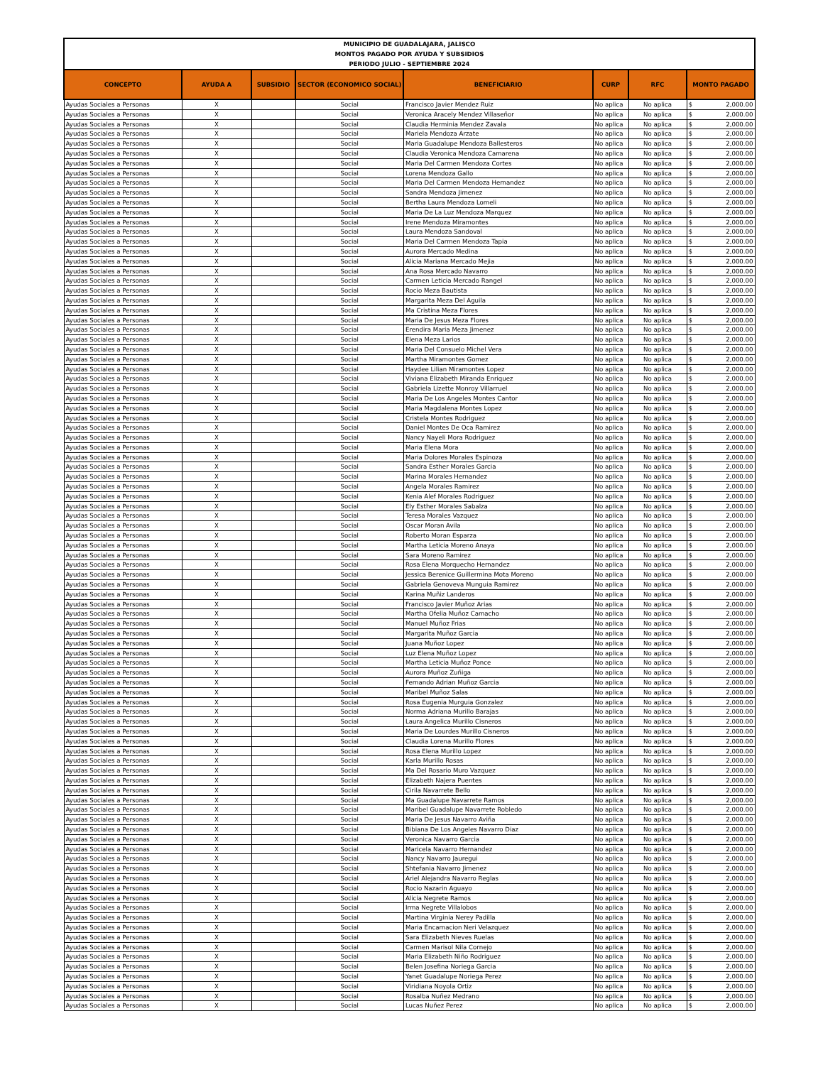| MUNICIPIO DE GUADALAJARA, JALISCO MONTOS PAGADO POR AYUDA Y SUBSIDIOS PERIODO JULIO - SEPTIEMBRE 2024 | | | | | | | |
| CONCEPTO | AYUDA A | SUBSIDIO | SECTOR (ECONOMICO SOCIAL) | BENEFICIARIO | CURP | RFC | MONTO PAGADO |
| Ayudas Sociales a Personas | X | | Social | Francisco Javier Mendez Ruiz | No aplica | No aplica | $ 2,000.00 |
| Ayudas Sociales a Personas | X | | Social | Veronica Aracely Mendez Villaseñor | No aplica | No aplica | $ 2,000.00 |
| Ayudas Sociales a Personas | X | | Social | Claudia Herminia Mendez Zavala | No aplica | No aplica | $ 2,000.00 |
| Ayudas Sociales a Personas | X | | Social | Mariela Mendoza Arzate | No aplica | No aplica | $ 2,000.00 |
| Ayudas Sociales a Personas | X | | Social | Maria Guadalupe Mendoza Ballesteros | No aplica | No aplica | $ 2,000.00 |
| Ayudas Sociales a Personas | X | | Social | Claudia Veronica Mendoza Camarena | No aplica | No aplica | $ 2,000.00 |
| Ayudas Sociales a Personas | X | | Social | Maria Del Carmen Mendoza Cortes | No aplica | No aplica | $ 2,000.00 |
| Ayudas Sociales a Personas | X | | Social | Lorena Mendoza Gallo | No aplica | No aplica | $ 2,000.00 |
| Ayudas Sociales a Personas | X | | Social | Maria Del Carmen Mendoza Hernandez | No aplica | No aplica | $ 2,000.00 |
| Ayudas Sociales a Personas | X | | Social | Sandra Mendoza Jimenez | No aplica | No aplica | $ 2,000.00 |
| Ayudas Sociales a Personas | X | | Social | Bertha Laura Mendoza Lomeli | No aplica | No aplica | $ 2,000.00 |
| Ayudas Sociales a Personas | X | | Social | Maria De La Luz Mendoza Marquez | No aplica | No aplica | $ 2,000.00 |
| Ayudas Sociales a Personas | X | | Social | Irene Mendoza Miramontes | No aplica | No aplica | $ 2,000.00 |
| Ayudas Sociales a Personas | X | | Social | Laura Mendoza Sandoval | No aplica | No aplica | $ 2,000.00 |
| Ayudas Sociales a Personas | X | | Social | Maria Del Carmen Mendoza Tapia | No aplica | No aplica | $ 2,000.00 |
| Ayudas Sociales a Personas | X | | Social | Aurora Mercado Medina | No aplica | No aplica | $ 2,000.00 |
| Ayudas Sociales a Personas | X | | Social | Alicia Mariana Mercado Mejia | No aplica | No aplica | $ 2,000.00 |
| Ayudas Sociales a Personas | X | | Social | Ana Rosa Mercado Navarro | No aplica | No aplica | $ 2,000.00 |
| Ayudas Sociales a Personas | X | | Social | Carmen Leticia Mercado Rangel | No aplica | No aplica | $ 2,000.00 |
| Ayudas Sociales a Personas | X | | Social | Rocio Meza Bautista | No aplica | No aplica | $ 2,000.00 |
| Ayudas Sociales a Personas | X | | Social | Margarita Meza Del Aguila | No aplica | No aplica | $ 2,000.00 |
| Ayudas Sociales a Personas | X | | Social | Ma Cristina Meza Flores | No aplica | No aplica | $ 2,000.00 |
| Ayudas Sociales a Personas | X | | Social | Maria De Jesus Meza Flores | No aplica | No aplica | $ 2,000.00 |
| Ayudas Sociales a Personas | X | | Social | Erendira Maria Meza Jimenez | No aplica | No aplica | $ 2,000.00 |
| Ayudas Sociales a Personas | X | | Social | Elena Meza Larios | No aplica | No aplica | $ 2,000.00 |
| Ayudas Sociales a Personas | X | | Social | Maria Del Consuelo Michel Vera | No aplica | No aplica | $ 2,000.00 |
| Ayudas Sociales a Personas | X | | Social | Martha Miramontes Gomez | No aplica | No aplica | $ 2,000.00 |
| Ayudas Sociales a Personas | X | | Social | Haydee Lilian Miramontes Lopez | No aplica | No aplica | $ 2,000.00 |
| Ayudas Sociales a Personas | X | | Social | Viviana Elizabeth Miranda Enriquez | No aplica | No aplica | $ 2,000.00 |
| Ayudas Sociales a Personas | X | | Social | Gabriela Lizette Monroy Villarruel | No aplica | No aplica | $ 2,000.00 |
| Ayudas Sociales a Personas | X | | Social | Maria De Los Angeles Montes Cantor | No aplica | No aplica | $ 2,000.00 |
| Ayudas Sociales a Personas | X | | Social | Maria Magdalena Montes Lopez | No aplica | No aplica | $ 2,000.00 |
| Ayudas Sociales a Personas | X | | Social | Cristela Montes Rodriguez | No aplica | No aplica | $ 2,000.00 |
| Ayudas Sociales a Personas | X | | Social | Daniel Montes De Oca Ramirez | No aplica | No aplica | $ 2,000.00 |
| Ayudas Sociales a Personas | X | | Social | Nancy Nayeli Mora Rodriguez | No aplica | No aplica | $ 2,000.00 |
| Ayudas Sociales a Personas | X | | Social | Maria Elena Mora | No aplica | No aplica | $ 2,000.00 |
| Ayudas Sociales a Personas | X | | Social | Maria Dolores Morales Espinoza | No aplica | No aplica | $ 2,000.00 |
| Ayudas Sociales a Personas | X | | Social | Sandra Esther Morales Garcia | No aplica | No aplica | $ 2,000.00 |
| Ayudas Sociales a Personas | X | | Social | Marina Morales Hernandez | No aplica | No aplica | $ 2,000.00 |
| Ayudas Sociales a Personas | X | | Social | Angela Morales Ramirez | No aplica | No aplica | $ 2,000.00 |
| Ayudas Sociales a Personas | X | | Social | Kenia Alef Morales Rodriguez | No aplica | No aplica | $ 2,000.00 |
| Ayudas Sociales a Personas | X | | Social | Ely Esther Morales Sabalza | No aplica | No aplica | $ 2,000.00 |
| Ayudas Sociales a Personas | X | | Social | Teresa Morales Vazquez | No aplica | No aplica | $ 2,000.00 |
| Ayudas Sociales a Personas | X | | Social | Oscar Moran Avila | No aplica | No aplica | $ 2,000.00 |
| Ayudas Sociales a Personas | X | | Social | Roberto Moran Esparza | No aplica | No aplica | $ 2,000.00 |
| Ayudas Sociales a Personas | X | | Social | Martha Leticia Moreno Anaya | No aplica | No aplica | $ 2,000.00 |
| Ayudas Sociales a Personas | X | | Social | Sara Moreno Ramirez | No aplica | No aplica | $ 2,000.00 |
| Ayudas Sociales a Personas | X | | Social | Rosa Elena Morquecho Hernandez | No aplica | No aplica | $ 2,000.00 |
| Ayudas Sociales a Personas | X | | Social | Jessica Berenice Guillermina Mota Moreno | No aplica | No aplica | $ 2,000.00 |
| Ayudas Sociales a Personas | X | | Social | Gabriela Genoveva Munguia Ramirez | No aplica | No aplica | $ 2,000.00 |
| Ayudas Sociales a Personas | X | | Social | Karina Muñiz Landeros | No aplica | No aplica | $ 2,000.00 |
| Ayudas Sociales a Personas | X | | Social | Francisco Javier Muñoz Arias | No aplica | No aplica | $ 2,000.00 |
| Ayudas Sociales a Personas | X | | Social | Martha Ofelia Muñoz Camacho | No aplica | No aplica | $ 2,000.00 |
| Ayudas Sociales a Personas | X | | Social | Manuel Muñoz Frias | No aplica | No aplica | $ 2,000.00 |
| Ayudas Sociales a Personas | X | | Social | Margarita Muñoz Garcia | No aplica | No aplica | $ 2,000.00 |
| Ayudas Sociales a Personas | X | | Social | Juana Muñoz Lopez | No aplica | No aplica | $ 2,000.00 |
| Ayudas Sociales a Personas | X | | Social | Luz Elena Muñoz Lopez | No aplica | No aplica | $ 2,000.00 |
| Ayudas Sociales a Personas | X | | Social | Martha Leticia Muñoz Ponce | No aplica | No aplica | $ 2,000.00 |
| Ayudas Sociales a Personas | X | | Social | Aurora Muñoz Zuñiga | No aplica | No aplica | $ 2,000.00 |
| Ayudas Sociales a Personas | X | | Social | Fernando Adrian Muñoz Garcia | No aplica | No aplica | $ 2,000.00 |
| Ayudas Sociales a Personas | X | | Social | Maribel Muñoz Salas | No aplica | No aplica | $ 2,000.00 |
| Ayudas Sociales a Personas | X | | Social | Rosa Eugenia Murguia Gonzalez | No aplica | No aplica | $ 2,000.00 |
| Ayudas Sociales a Personas | X | | Social | Norma Adriana Murillo Barajas | No aplica | No aplica | $ 2,000.00 |
| Ayudas Sociales a Personas | X | | Social | Laura Angelica Murillo Cisneros | No aplica | No aplica | $ 2,000.00 |
| Ayudas Sociales a Personas | X | | Social | Maria De Lourdes Murillo Cisneros | No aplica | No aplica | $ 2,000.00 |
| Ayudas Sociales a Personas | X | | Social | Claudia Lorena Murillo Flores | No aplica | No aplica | $ 2,000.00 |
| Ayudas Sociales a Personas | X | | Social | Rosa Elena Murillo Lopez | No aplica | No aplica | $ 2,000.00 |
| Ayudas Sociales a Personas | X | | Social | Karla Murillo Rosas | No aplica | No aplica | $ 2,000.00 |
| Ayudas Sociales a Personas | X | | Social | Ma Del Rosario Muro Vazquez | No aplica | No aplica | $ 2,000.00 |
| Ayudas Sociales a Personas | X | | Social | Elizabeth Najera Puentes | No aplica | No aplica | $ 2,000.00 |
| Ayudas Sociales a Personas | X | | Social | Cirila Navarrete Bello | No aplica | No aplica | $ 2,000.00 |
| Ayudas Sociales a Personas | X | | Social | Ma Guadalupe Navarrete Ramos | No aplica | No aplica | $ 2,000.00 |
| Ayudas Sociales a Personas | X | | Social | Maribel Guadalupe Navarrete Robledo | No aplica | No aplica | $ 2,000.00 |
| Ayudas Sociales a Personas | X | | Social | Maria De Jesus Navarro Aviña | No aplica | No aplica | $ 2,000.00 |
| Ayudas Sociales a Personas | X | | Social | Bibiana De Los Angeles Navarro Diaz | No aplica | No aplica | $ 2,000.00 |
| Ayudas Sociales a Personas | X | | Social | Veronica Navarro Garcia | No aplica | No aplica | $ 2,000.00 |
| Ayudas Sociales a Personas | X | | Social | Maricela Navarro Hernandez | No aplica | No aplica | $ 2,000.00 |
| Ayudas Sociales a Personas | X | | Social | Nancy Navarro Jauregui | No aplica | No aplica | $ 2,000.00 |
| Ayudas Sociales a Personas | X | | Social | Shtefania Navarro Jimenez | No aplica | No aplica | $ 2,000.00 |
| Ayudas Sociales a Personas | X | | Social | Ariel Alejandra Navarro Reglas | No aplica | No aplica | $ 2,000.00 |
| Ayudas Sociales a Personas | X | | Social | Rocio Nazarin Aguayo | No aplica | No aplica | $ 2,000.00 |
| Ayudas Sociales a Personas | X | | Social | Alicia Negrete Ramos | No aplica | No aplica | $ 2,000.00 |
| Ayudas Sociales a Personas | X | | Social | Irma Negrete Villalobos | No aplica | No aplica | $ 2,000.00 |
| Ayudas Sociales a Personas | X | | Social | Martina Virginia Nerey Padilla | No aplica | No aplica | $ 2,000.00 |
| Ayudas Sociales a Personas | X | | Social | Maria Encarnacion Neri Velazquez | No aplica | No aplica | $ 2,000.00 |
| Ayudas Sociales a Personas | X | | Social | Sara Elizabeth Nieves Ruelas | No aplica | No aplica | $ 2,000.00 |
| Ayudas Sociales a Personas | X | | Social | Carmen Marisol Nila Cornejo | No aplica | No aplica | $ 2,000.00 |
| Ayudas Sociales a Personas | X | | Social | Maria Elizabeth Niño Rodriguez | No aplica | No aplica | $ 2,000.00 |
| Ayudas Sociales a Personas | X | | Social | Belen Josefina Noriega Garcia | No aplica | No aplica | $ 2,000.00 |
| Ayudas Sociales a Personas | X | | Social | Yanet Guadalupe Noriega Perez | No aplica | No aplica | $ 2,000.00 |
| Ayudas Sociales a Personas | X | | Social | Viridiana Noyola Ortiz | No aplica | No aplica | $ 2,000.00 |
| Ayudas Sociales a Personas | X | | Social | Rosalba Nuñez Medrano | No aplica | No aplica | $ 2,000.00 |
| Ayudas Sociales a Personas | X | | Social | Lucas Nuñez Perez | No aplica | No aplica | $ 2,000.00 |